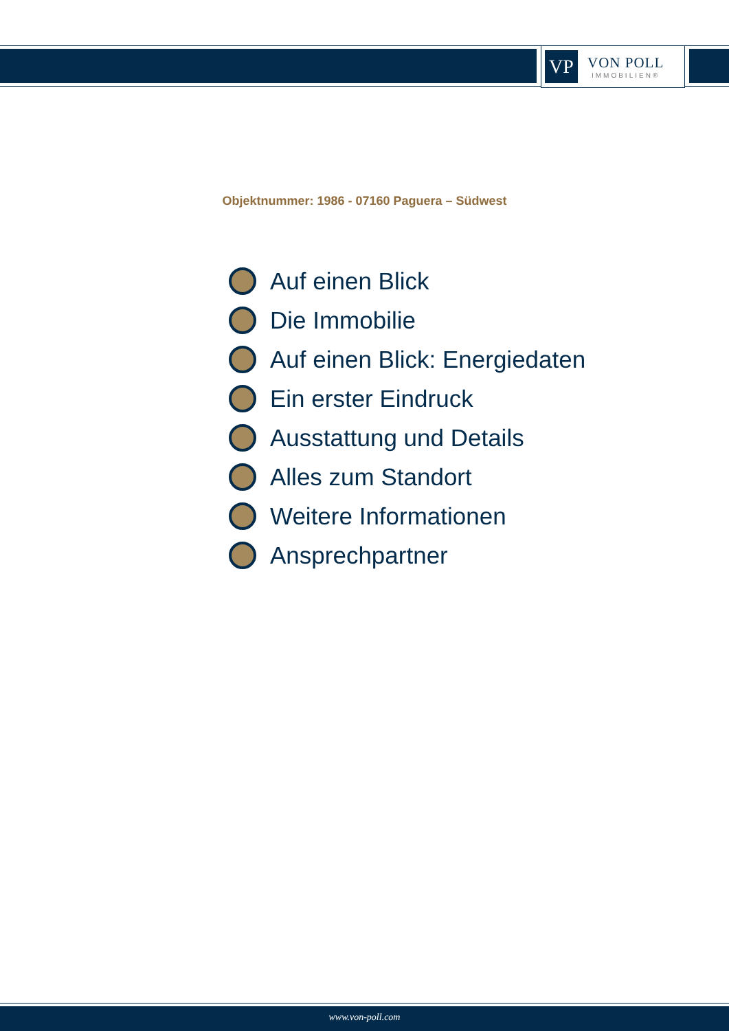VP
VON POLL
IMMOBILIEN®
Objektnummer: 1986 - 07160 Paguera – Südwest
Auf einen Blick
Die Immobilie
Auf einen Blick: Energiedaten
Ein erster Eindruck
Ausstattung und Details
Alles zum Standort
Weitere Informationen
Ansprechpartner
www.von-poll.com